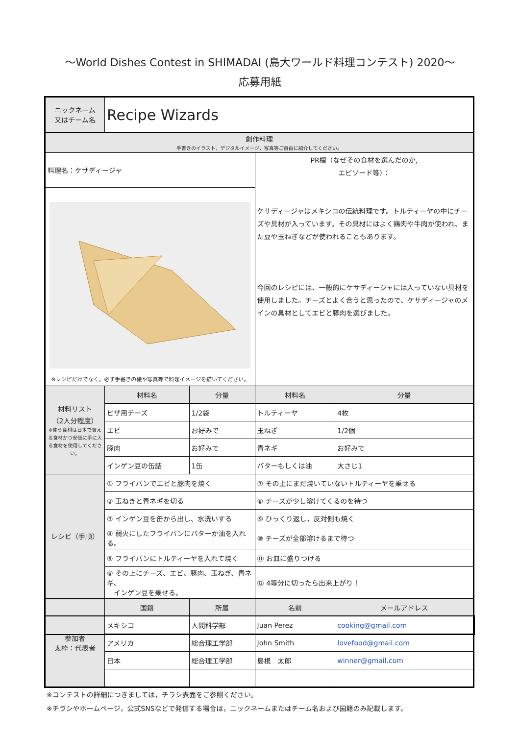～World Dishes Contest in SHIMADAI (島大ワールド料理コンテスト) 2020～
応募用紙
| ニックネーム 又はチーム名 | Recipe Wizards | | | |
| 創作料理 手書きのイラスト，デジタルイメージ，写真等ご自由に紹介してください。 | | | | |
| 料理名：ケサディージャ | | | PR欄（なぜその食材を選んだのか, エピソード等）： ケサディージャはメキシコの伝統料理です。トルティーヤの中にチーズや具材が入っています。その具材にはよく鶏肉や牛肉が使われ、また豆や玉ねぎなどが使われることもあります。 今回のレシピには、一般的にケサディージャには入っていない具材を使用しました。チーズとよく合うと思ったので、ケサディージャのメインの具材としてエビと豚肉を選びました。 | |
| ※レシピだけでなく，必ず手書きの絵や写真等で料理イメージを描いてください。 | | | | |
| 材料リスト （2人分程度） ※使う食材は日本で買える食材かつ安価に手に入る食材を使用してください。 | 材料名 | 分量 | 材料名 | 分量 |
| | ピザ用チーズ | 1/2袋 | トルティーヤ | 4枚 |
| | エビ | お好みで | 玉ねぎ | 1/2個 |
| | 豚肉 | お好みで | 青ネギ | お好みで |
| | インゲン豆の缶詰 | 1缶 | バターもしくは油 | 大さじ1 |
| レシピ（手順） | ① フライパンでエビと豚肉を焼く | | ⑦ その上にまだ焼いていないトルティーヤを乗せる | |
| | ② 玉ねぎと青ネギを切る | | ⑧ チーズが少し溶けてくるのを待つ | |
| | ③ インゲン豆を缶から出し、水洗いする | | ⑨ ひっくり返し，反対側も焼く | |
| | ④ 弱火にしたフライパンにバターか油を入れる。 | | ⑩ チーズが全部溶けるまで待つ | |
| | ⑤ フライパンにトルティーヤを入れて焼く | | ⑪ お皿に盛りつける | |
| | ⑥ その上にチーズ、エビ、豚肉、玉ねぎ、青ネギ、 インゲン豆を乗せる。 | | ⑫ 4等分に切ったら出来上がり！ | |
| 参加者 太枠：代表者 | 国籍 | 所属 | 名前 | メールアドレス |
| | メキシコ | 人間科学部 | Juan Perez | cooking@gmail.com |
| | アメリカ | 総合理工学部 | John Smith | lovefood@gmail.com |
| | 日本 | 総合理工学部 | 島根 太郎 | winner@gmail.com |
※コンテストの詳細につきましては，チラシ表面をご参照ください。
※チラシやホームページ，公式SNSなどで発信する場合は，ニックネームまたはチーム名および国籍のみ記載します。